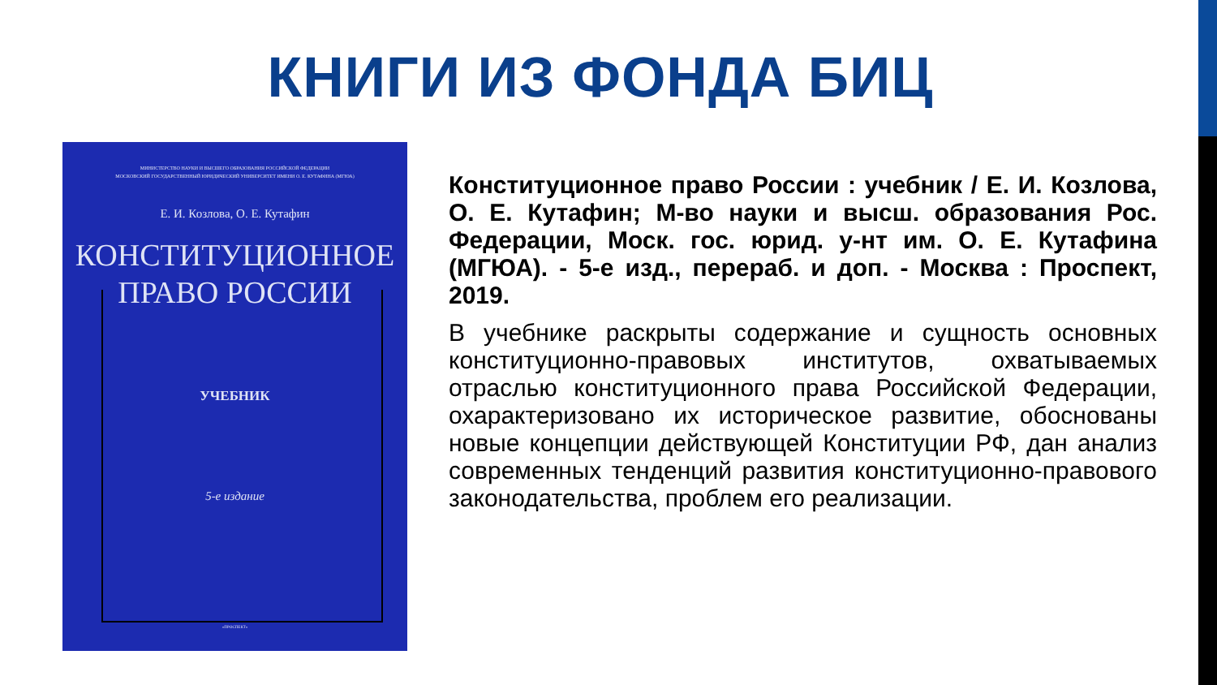КНИГИ ИЗ ФОНДА БИЦ
МИНИСТЕРСТВО НАУКИ И ВЫСШЕГО ОБРАЗОВАНИЯ РОССИЙСКОЙ ФЕДЕРАЦИИ
МОСКОВСКИЙ ГОСУДАРСТВЕННЫЙ ЮРИДИЧЕСКИЙ УНИВЕРСИТЕТ ИМЕНИ О. Е. КУТАФИНА (МГЮА)
Е. И. Козлова, О. Е. Кутафин
КОНСТИТУЦИОННОЕ
ПРАВО РОССИИ
УЧЕБНИК
5-е издание
«ПРОСПЕКТ»
Конституционное право России : учебник / Е. И. Козлова, О. Е. Кутафин; М-во науки и высш. образования Рос. Федерации, Моск. гос. юрид. у-нт им. О. Е. Кутафина (МГЮА). - 5-е изд., перераб. и доп. - Москва : Проспект, 2019.
В учебнике раскрыты содержание и сущность основных конституционно-правовых институтов, охватываемых отраслью конституционного права Российской Федерации, охарактеризовано их историческое развитие, обоснованы новые концепции действующей Конституции РФ, дан анализ современных тенденций развития конституционно-правового законодательства, проблем его реализации.